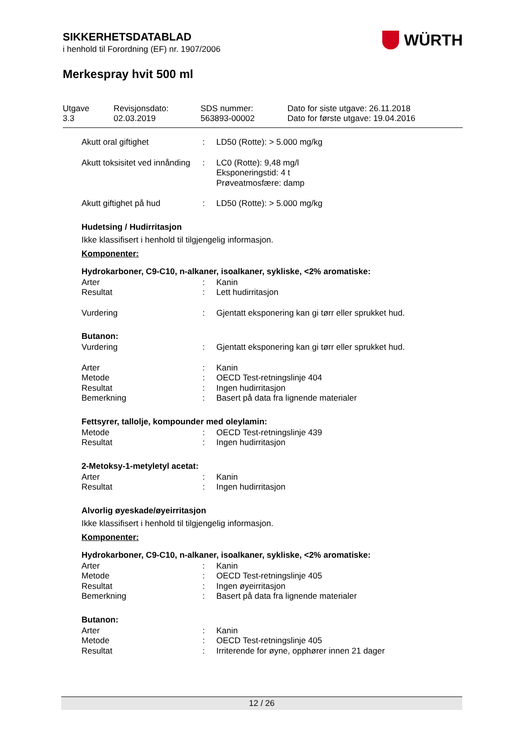SIKKERHETSDATABLAD
i henhold til Forordning (EF) nr. 1907/2006
Merkespray hvit 500 ml
WÜRTH
Utgave
3.3
Revisjonsdato:
02.03.2019
SDS nummer:
563893-00002
Dato for siste utgave: 26.11.2018
Dato for første utgave: 19.04.2016
Akutt oral giftighet : LD50 (Rotte): > 5.000 mg/kg
Akutt toksisitet ved innånding
: LC0 (Rotte): 9,48 mg/l
Eksponeringstid: 4 t
Prøveatmosfære: damp
Akutt giftighet på hud : LD50 (Rotte): > 5.000 mg/kg
Hudetsing / Hudirritasjon
Ikke klassifisert i henhold til tilgjengelig informasjon.
Komponenter:
Hydrokarboner, C9-C10, n-alkaner, isoalkaner, sykliske, <2% aromatiske:
Arter : Kanin
Resultat : Lett hudirritasjon
Vurdering : Gjentatt eksponering kan gi tørr eller sprukket hud.
Butanon:
Vurdering : Gjentatt eksponering kan gi tørr eller sprukket hud.
Arter : Kanin
Metode : OECD Test-retningslinje 404
Resultat : Ingen hudirritasjon
Bemerkning : Basert på data fra lignende materialer
Fettsyrer, tallolje, kompounder med oleylamin:
Metode : OECD Test-retningslinje 439
Resultat : Ingen hudirritasjon
2-Metoksy-1-metyletyl acetat:
Arter : Kanin
Resultat : Ingen hudirritasjon
Alvorlig øyeskade/øyeirritasjon
Ikke klassifisert i henhold til tilgjengelig informasjon.
Komponenter:
Hydrokarboner, C9-C10, n-alkaner, isoalkaner, sykliske, <2% aromatiske:
Arter : Kanin
Metode : OECD Test-retningslinje 405
Resultat : Ingen øyeirritasjon
Bemerkning : Basert på data fra lignende materialer
Butanon:
Arter : Kanin
Metode : OECD Test-retningslinje 405
Resultat : Irriterende for øyne, opphører innen 21 dager
12 / 26